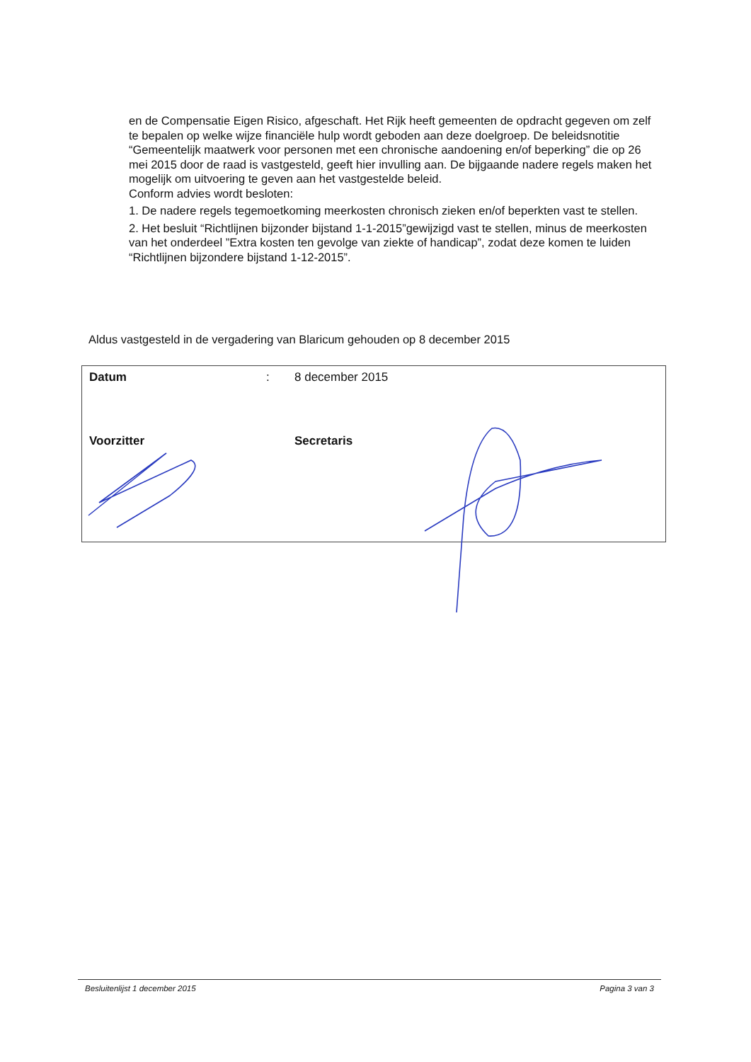en de Compensatie Eigen Risico, afgeschaft. Het Rijk heeft gemeenten de opdracht gegeven om zelf te bepalen op welke wijze financiële hulp wordt geboden aan deze doelgroep. De beleidsnotitie “Gemeentelijk maatwerk voor personen met een chronische aandoening en/of beperking” die op 26 mei 2015 door de raad is vastgesteld, geeft hier invulling aan. De bijgaande nadere regels maken het mogelijk om uitvoering te geven aan het vastgestelde beleid.
Conform advies wordt besloten:
1. De nadere regels tegemoetkoming meerkosten chronisch zieken en/of beperkten vast te stellen.
2. Het besluit “Richtlijnen bijzonder bijstand 1-1-2015”gewijzigd vast te stellen, minus de meerkosten van het onderdeel ”Extra kosten ten gevolge van ziekte of handicap”, zodat deze komen te luiden “Richtlijnen bijzondere bijstand 1-12-2015”.
Aldus vastgesteld in de vergadering van Blaricum gehouden op 8 december 2015
| Datum | : | 8 december 2015 | |
| Voorzitter | | | Secretaris |
Besluitenlijst 1 december 2015 Pagina 3 van 3